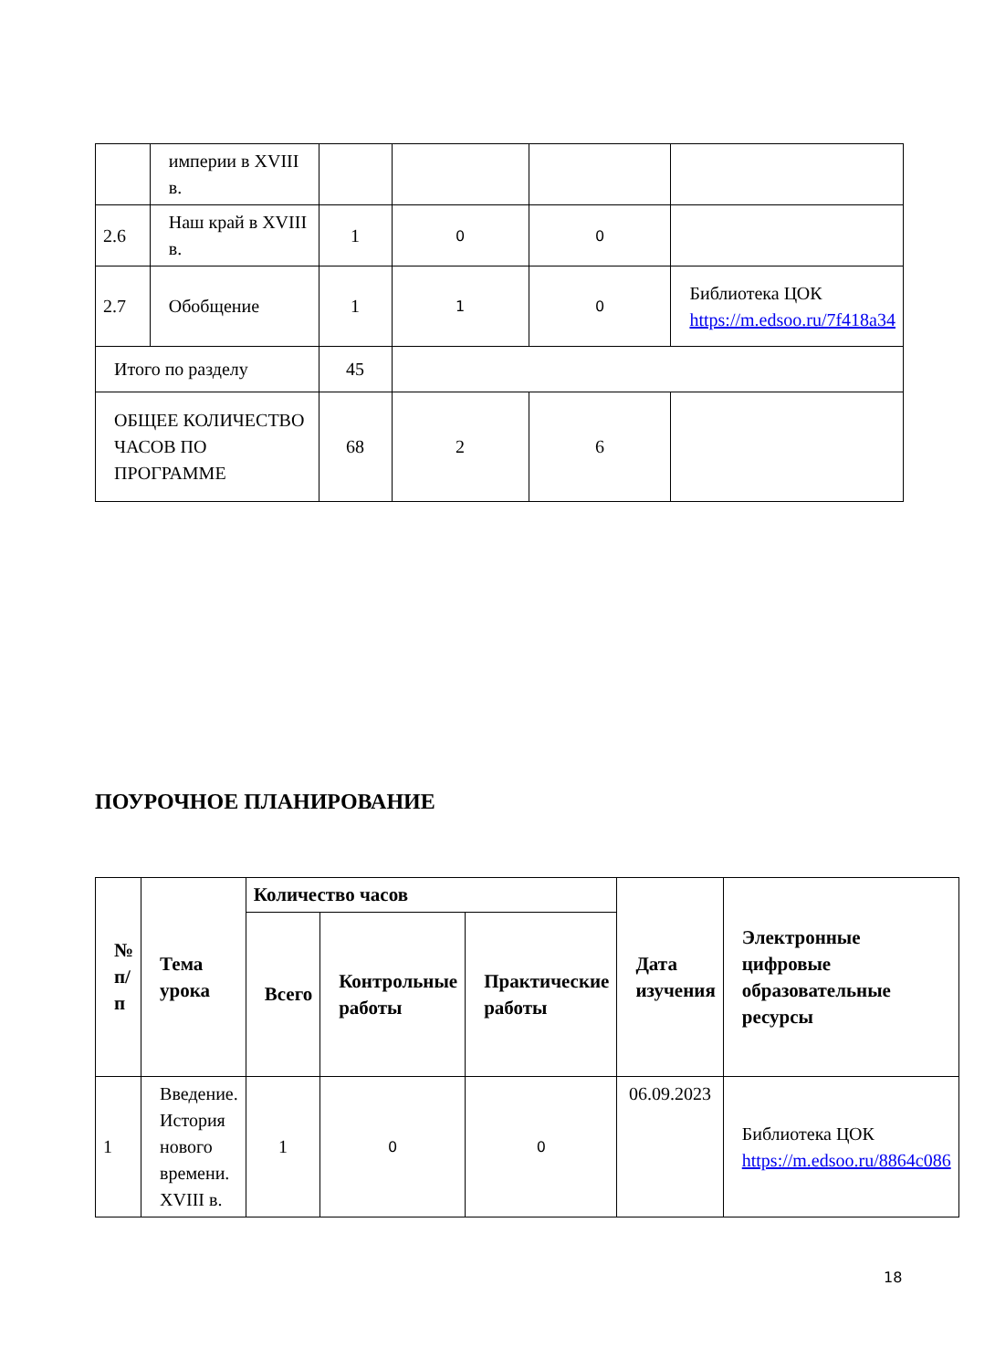| | империи в XVIII в. | | | | |
| 2.6 | Наш край в XVIII в. | 1 | 0 | 0 | |
| 2.7 | Обобщение | 1 | 1 | 0 | Библиотека ЦОК https://m.edsoo.ru/7f418a34 |
| Итого по разделу | | 45 | | | |
| ОБЩЕЕ КОЛИЧЕСТВО ЧАСОВ ПО ПРОГРАММЕ | | 68 | 2 | 6 | |
ПОУРОЧНОЕ ПЛАНИРОВАНИЕ
| № п/п | Тема урока | Количество часов | | | Дата изучения | Электронные цифровые образовательные ресурсы |
| --- | --- | --- | --- | --- | --- | --- |
| | | Всего | Контрольные работы | Практические работы | | |
| 1 | Введение. История нового времени. XVIII в. | 1 | 0 | 0 | 06.09.2023 | Библиотека ЦОК https://m.edsoo.ru/8864c086 |
18